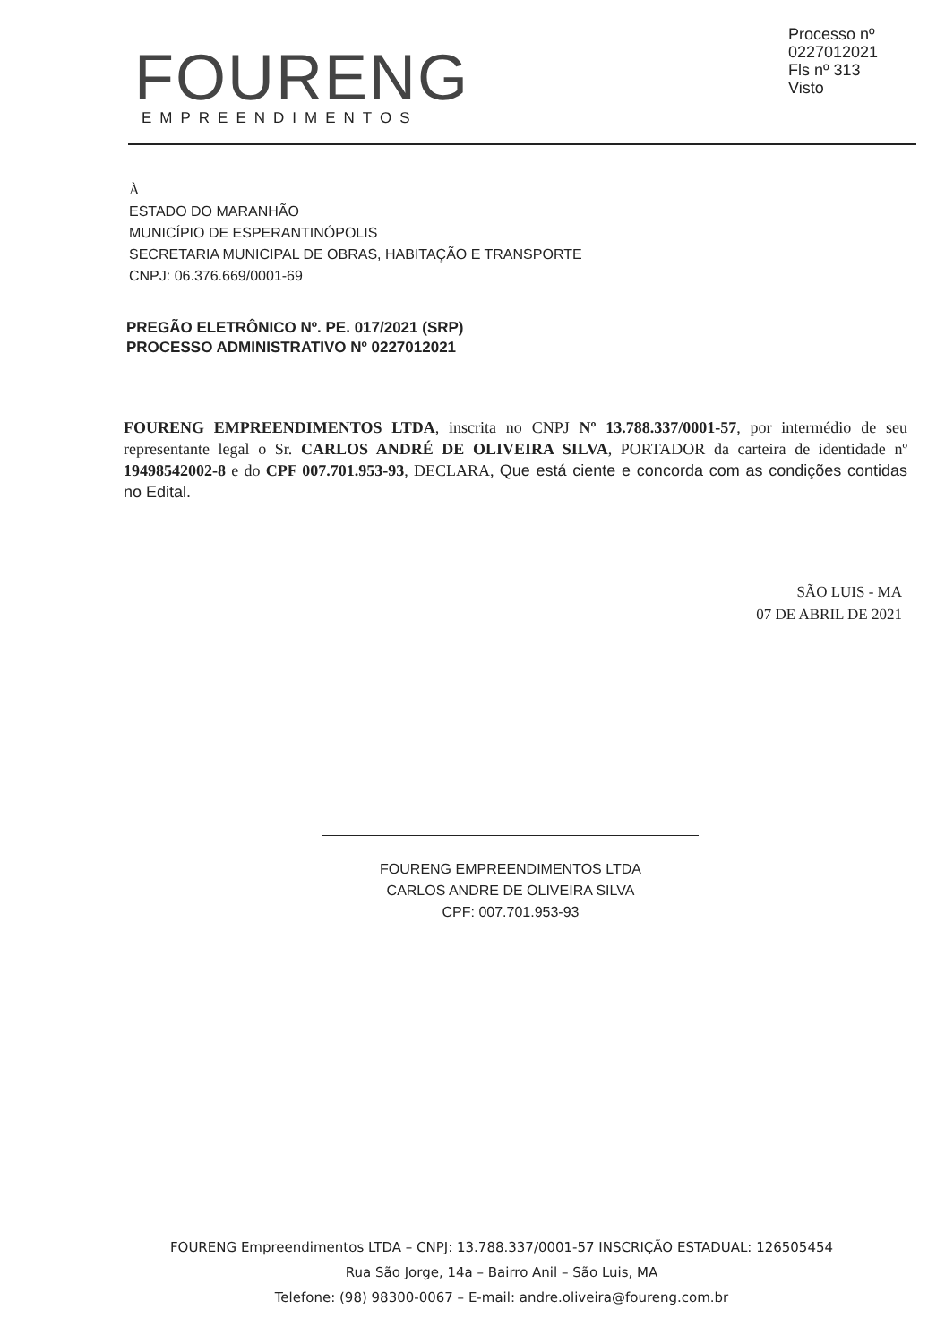Processo nº 0227012021
Fls nº 313
Visto
FOURENG
EMPREENDIMENTOS
À
ESTADO DO MARANHÃO
MUNICÍPIO DE ESPERANTINÓPOLIS
SECRETARIA MUNICIPAL DE OBRAS, HABITAÇÃO E TRANSPORTE
CNPJ: 06.376.669/0001-69
PREGÃO ELETRÔNICO Nº. PE. 017/2021 (SRP)
PROCESSO ADMINISTRATIVO Nº 0227012021
FOURENG EMPREENDIMENTOS LTDA, inscrita no CNPJ Nº 13.788.337/0001-57, por intermédio de seu representante legal o Sr. CARLOS ANDRÉ DE OLIVEIRA SILVA, PORTADOR da carteira de identidade nº 19498542002-8 e do CPF 007.701.953-93, DECLARA, Que está ciente e concorda com as condições contidas no Edital.
SÃO LUIS - MA
07 DE ABRIL DE 2021
FOURENG EMPREENDIMENTOS LTDA
CARLOS ANDRE DE OLIVEIRA SILVA
CPF: 007.701.953-93
FOURENG Empreendimentos LTDA – CNPJ: 13.788.337/0001-57 INSCRIÇÃO ESTADUAL: 126505454
Rua São Jorge, 14a – Bairro Anil – São Luis, MA
Telefone: (98) 98300-0067 – E-mail: andre.oliveira@foureng.com.br